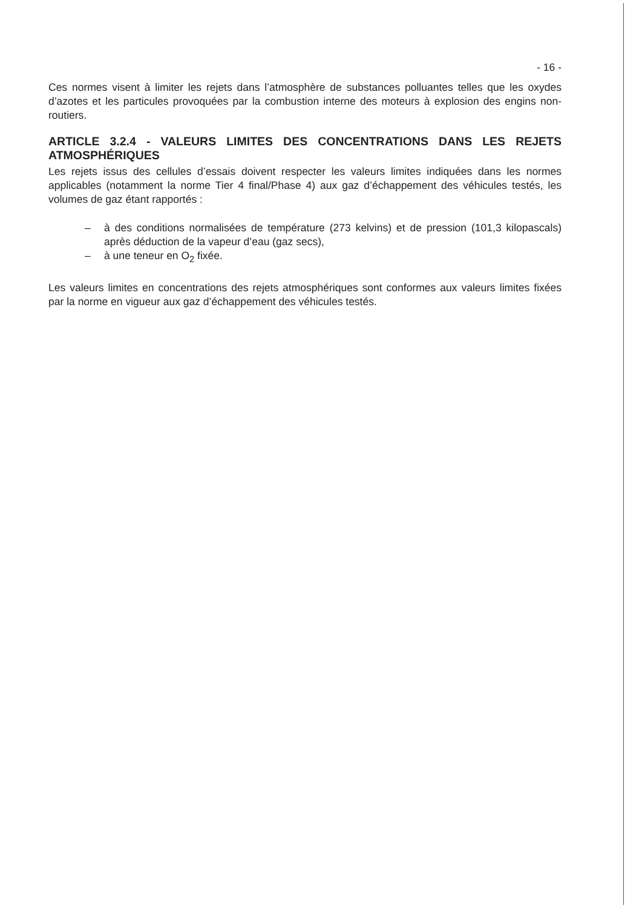- 16 -
Ces normes visent à limiter les rejets dans l’atmosphère de substances polluantes telles que les oxydes d’azotes et les particules provoquées par la combustion interne des moteurs à explosion des engins non-routiers.
ARTICLE 3.2.4 - VALEURS LIMITES DES CONCENTRATIONS DANS LES REJETS ATMOSPHÉRIQUES
Les rejets issus des cellules d’essais doivent respecter les valeurs limites indiquées dans les normes applicables (notamment la norme Tier 4 final/Phase 4) aux gaz d’échappement des véhicules testés, les volumes de gaz étant rapportés :
– à des conditions normalisées de température (273 kelvins) et de pression (101,3 kilopascals) après déduction de la vapeur d’eau (gaz secs),
– à une teneur en O<sub>2</sub> fixée.
Les valeurs limites en concentrations des rejets atmosphériques sont conformes aux valeurs limites fixées par la norme en vigueur aux gaz d’échappement des véhicules testés.